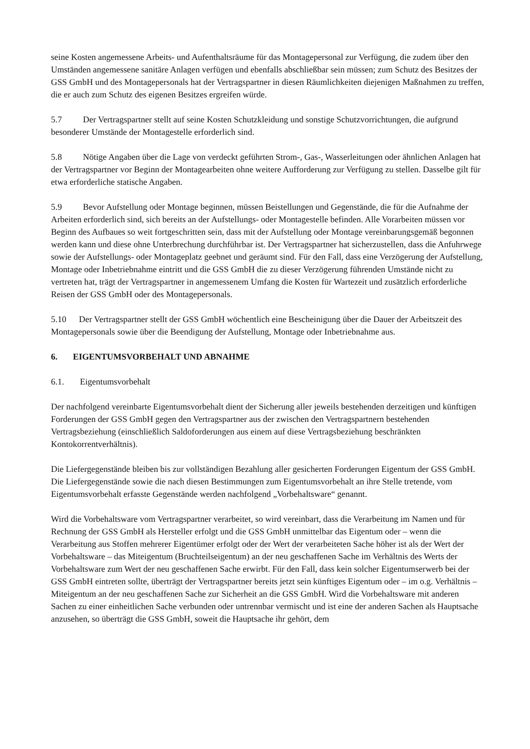seine Kosten angemessene Arbeits- und Aufenthaltsräume für das Montagepersonal zur Verfügung, die zudem über den Umständen angemessene sanitäre Anlagen verfügen und ebenfalls abschließbar sein müssen; zum Schutz des Besitzes der GSS GmbH und des Montagepersonals hat der Vertragspartner in diesen Räumlichkeiten diejenigen Maßnahmen zu treffen, die er auch zum Schutz des eigenen Besitzes ergreifen würde.
5.7 Der Vertragspartner stellt auf seine Kosten Schutzkleidung und sonstige Schutzvorrichtungen, die aufgrund besonderer Umstände der Montagestelle erforderlich sind.
5.8 Nötige Angaben über die Lage von verdeckt geführten Strom-, Gas-, Wasserleitungen oder ähnlichen Anlagen hat der Vertragspartner vor Beginn der Montagearbeiten ohne weitere Aufforderung zur Verfügung zu stellen. Dasselbe gilt für etwa erforderliche statische Angaben.
5.9 Bevor Aufstellung oder Montage beginnen, müssen Beistellungen und Gegenstände, die für die Aufnahme der Arbeiten erforderlich sind, sich bereits an der Aufstellungs- oder Montagestelle befinden. Alle Vorarbeiten müssen vor Beginn des Aufbaues so weit fortgeschritten sein, dass mit der Aufstellung oder Montage vereinbarungsgemäß begonnen werden kann und diese ohne Unterbrechung durchführbar ist. Der Vertragspartner hat sicherzustellen, dass die Anfuhrwege sowie der Aufstellungs- oder Montageplatz geebnet und geräumt sind. Für den Fall, dass eine Verzögerung der Aufstellung, Montage oder Inbetriebnahme eintritt und die GSS GmbH die zu dieser Verzögerung führenden Umstände nicht zu vertreten hat, trägt der Vertragspartner in angemessenem Umfang die Kosten für Wartezeit und zusätzlich erforderliche Reisen der GSS GmbH oder des Montagepersonals.
5.10 Der Vertragspartner stellt der GSS GmbH wöchentlich eine Bescheinigung über die Dauer der Arbeitszeit des Montagepersonals sowie über die Beendigung der Aufstellung, Montage oder Inbetriebnahme aus.
6. EIGENTUMSVORBEHALT UND ABNAHME
6.1. Eigentumsvorbehalt
Der nachfolgend vereinbarte Eigentumsvorbehalt dient der Sicherung aller jeweils bestehenden derzeitigen und künftigen Forderungen der GSS GmbH gegen den Vertragspartner aus der zwischen den Vertragspartnern bestehenden Vertragsbeziehung (einschließlich Saldoforderungen aus einem auf diese Vertragsbeziehung beschränkten Kontokorrentverhältnis).
Die Liefergegenstände bleiben bis zur vollständigen Bezahlung aller gesicherten Forderungen Eigentum der GSS GmbH. Die Liefergegenstände sowie die nach diesen Bestimmungen zum Eigentumsvorbehalt an ihre Stelle tretende, vom Eigentumsvorbehalt erfasste Gegenstände werden nachfolgend „Vorbehaltsware“ genannt.
Wird die Vorbehaltsware vom Vertragspartner verarbeitet, so wird vereinbart, dass die Verarbeitung im Namen und für Rechnung der GSS GmbH als Hersteller erfolgt und die GSS GmbH unmittelbar das Eigentum oder – wenn die Verarbeitung aus Stoffen mehrerer Eigentümer erfolgt oder der Wert der verarbeiteten Sache höher ist als der Wert der Vorbehaltsware – das Miteigentum (Bruchteilseigentum) an der neu geschaffenen Sache im Verhältnis des Werts der Vorbehaltsware zum Wert der neu geschaffenen Sache erwirbt. Für den Fall, dass kein solcher Eigentumserwerb bei der GSS GmbH eintreten sollte, überträgt der Vertragspartner bereits jetzt sein künftiges Eigentum oder – im o.g. Verhältnis – Miteigentum an der neu geschaffenen Sache zur Sicherheit an die GSS GmbH. Wird die Vorbehaltsware mit anderen Sachen zu einer einheitlichen Sache verbunden oder untrennbar vermischt und ist eine der anderen Sachen als Hauptsache anzusehen, so überträgt die GSS GmbH, soweit die Hauptsache ihr gehört, dem